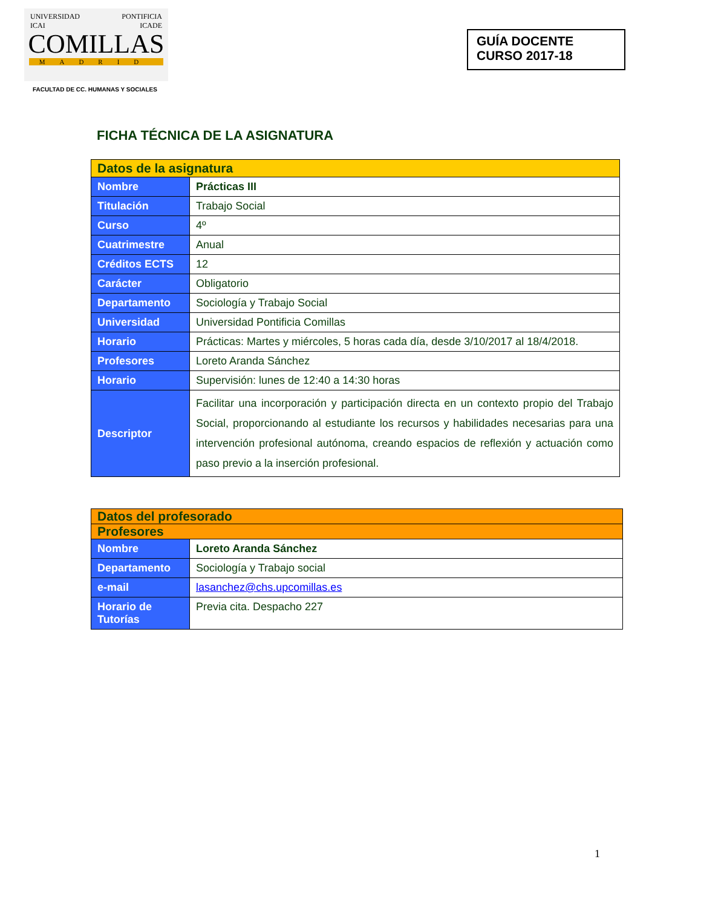UNIVERSIDAD PONTIFICIA
ICAI ICADE
COMILLAS
MADRID
FACULTAD DE CC. HUMANAS Y SOCIALES
GUÍA DOCENTE
CURSO 2017-18
FICHA TÉCNICA DE LA ASIGNATURA
| Datos de la asignatura | |
| Nombre | Prácticas III |
| Titulación | Trabajo Social |
| Curso | 4º |
| Cuatrimestre | Anual |
| Créditos ECTS | 12 |
| Carácter | Obligatorio |
| Departamento | Sociología y Trabajo Social |
| Universidad | Universidad Pontificia Comillas |
| Horario | Prácticas: Martes y miércoles, 5 horas cada día, desde 3/10/2017 al 18/4/2018. |
| Profesores | Loreto Aranda Sánchez |
| Horario | Supervisión: lunes de 12:40 a 14:30 horas |
| Descriptor | Facilitar una incorporación y participación directa en un contexto propio del Trabajo Social, proporcionando al estudiante los recursos y habilidades necesarias para una intervención profesional autónoma, creando espacios de reflexión y actuación como paso previo a la inserción profesional. |
| Datos del profesorado | |
| Profesores | |
| Nombre | Loreto Aranda Sánchez |
| Departamento | Sociología y Trabajo social |
| e-mail | lasanchez@chs.upcomillas.es |
| Horario de Tutorías | Previa cita. Despacho 227 |
1